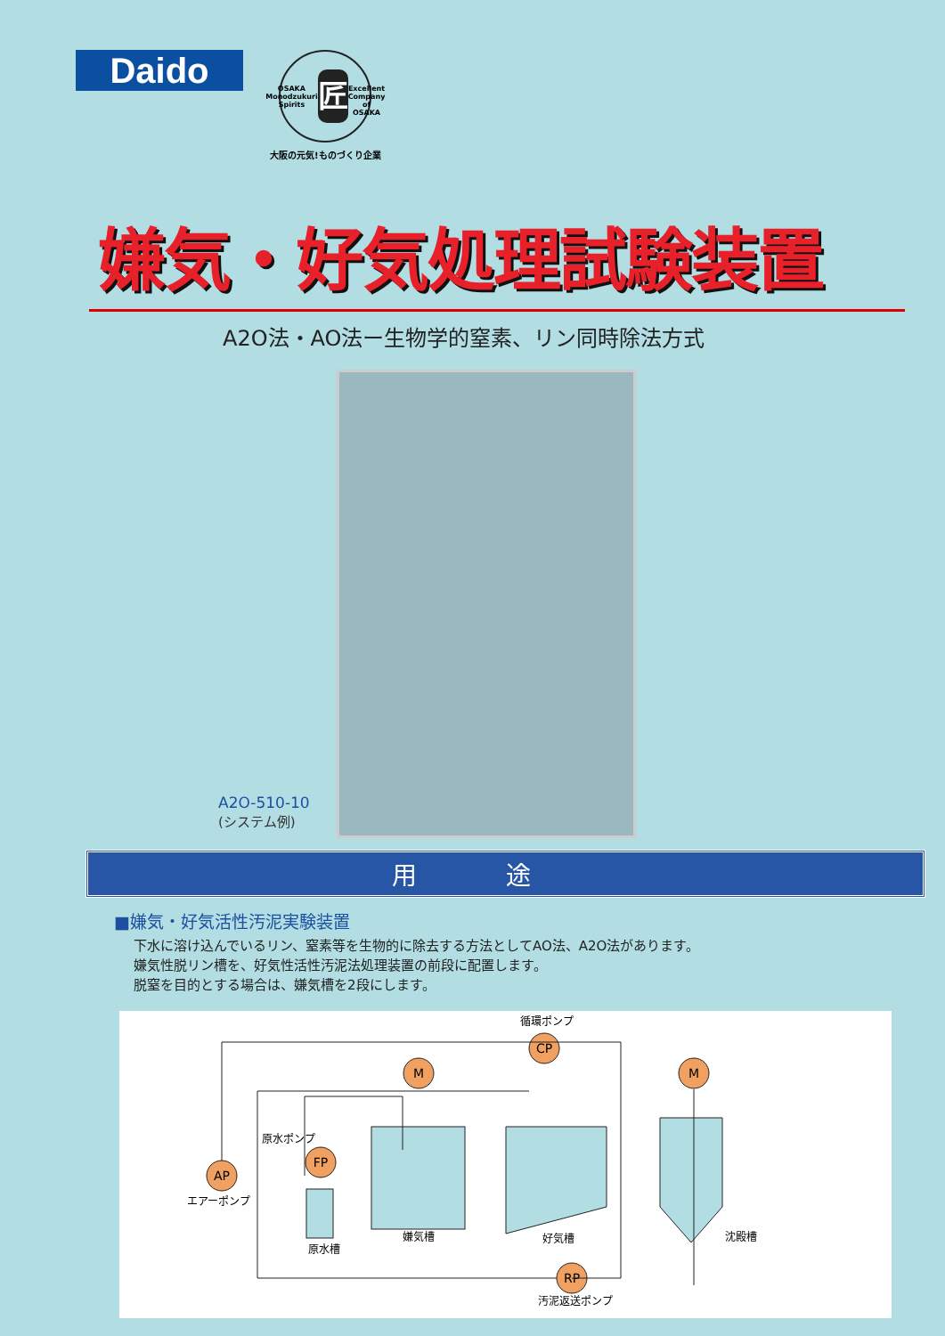Daido
OSAKA Monodzukuri Spirits
匠
Excellent Company of OSAKA
大阪の元気!ものづくり企業
嫌気・好気処理試験装置
A2O法・AO法ー生物学的窒素、リン同時除法方式
A2O-510-10
(システム例)
用途
■嫌気・好気活性汚泥実験装置
下水に溶け込んでいるリン、窒素等を生物的に除去する方法としてAO法、A2O法があります。
嫌気性脱リン槽を、好気性活性汚泥法処理装置の前段に配置します。
脱窒を目的とする場合は、嫌気槽を2段にします。
AP
FP
M
CP
M
RP
循環ポンプ
原水ポンプ
エアーポンプ
原水槽
嫌気槽
好気槽
沈殿槽
汚泥返送ポンプ